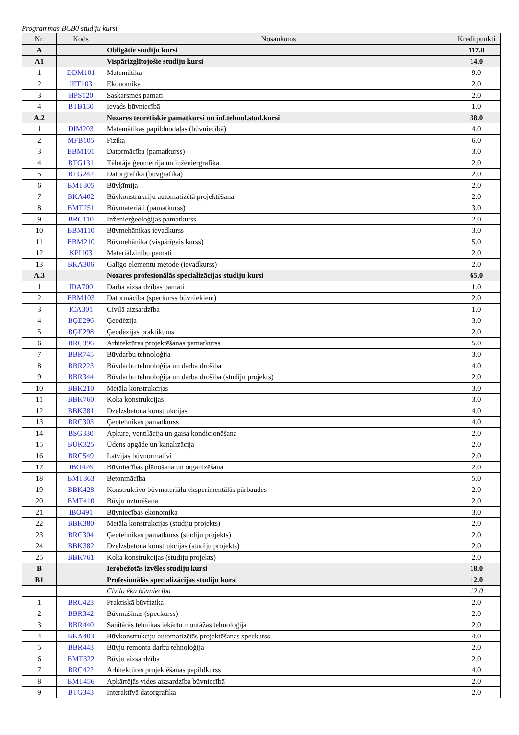Programmas BCB0 studiju kursi
| Nr. | Kods | Nosaukums | Kredītpunkti |
| --- | --- | --- | --- |
| A | | Obligātie studiju kursi | 117.0 |
| A1 | | Vispārizglītojošie studiju kursi | 14.0 |
| 1 | DDM101 | Matemātika | 9.0 |
| 2 | IET103 | Ekonomika | 2.0 |
| 3 | HPS120 | Saskarsmes pamati | 2.0 |
| 4 | BTB150 | Ievads būvniecībā | 1.0 |
| A.2 | | Nozares teorētiskie pamatkursi un inf.tehnol.stud.kursi | 38.0 |
| 1 | DIM203 | Matemātikas papildnodaļas (būvniecībā) | 4.0 |
| 2 | MFB105 | Fizika | 6.0 |
| 3 | BBM101 | Datormācība (pamatkurss) | 3.0 |
| 4 | BTG131 | Tēlotāja ģeometrija un inženiergrafika | 2.0 |
| 5 | BTG242 | Datorgrafika (būvgrafika) | 2.0 |
| 6 | BMT305 | Būvķīmija | 2.0 |
| 7 | BKA402 | Būvkonstrukciju automatizētā projektēšana | 2.0 |
| 8 | BMT251 | Būvmateriāli (pamatkurss) | 3.0 |
| 9 | BRC110 | Inženierģeoloģijas pamatkurss | 2.0 |
| 10 | BBM110 | Būvmehānikas ievadkurss | 3.0 |
| 11 | BBM210 | Būvmehānika (vispārīgais kurss) | 5.0 |
| 12 | ĶPI103 | Materiālzinību pamati | 2.0 |
| 13 | BKA306 | Galīgo elementu metode (ievadkurss) | 2.0 |
| A.3 | | Nozares profesionālās specializācijas studiju kursi | 65.0 |
| 1 | IDA700 | Darba aizsardzības pamati | 1.0 |
| 2 | BBM103 | Datormācība (speckurss būvniekiem) | 2.0 |
| 3 | ICA301 | Civilā aizsardzība | 1.0 |
| 4 | BĢE296 | Ģeodēzija | 3.0 |
| 5 | BĢE298 | Ģeodēzijas praktikums | 2.0 |
| 6 | BRC396 | Arhitektūras projektēšanas pamatkurss | 5.0 |
| 7 | BBR745 | Būvdarbu tehnoloģija | 3.0 |
| 8 | BBR223 | Būvdarbu tehnoloģija un darba drošība | 4.0 |
| 9 | BBR344 | Būvdarbu tehnoloģija un darba drošība (studiju projekts) | 2.0 |
| 10 | BBK210 | Metāla konstrukcijas | 3.0 |
| 11 | BBK760 | Koka konstrukcijas | 3.0 |
| 12 | BBK381 | Dzelzsbetona konstrukcijas | 4.0 |
| 13 | BRC303 | Ģeotehnikas pamatkurss | 4.0 |
| 14 | BSG330 | Apkure, ventilācija un gaisa kondicionēšana | 2.0 |
| 15 | BŪK325 | Ūdens apgāde un kanalizācija | 2.0 |
| 16 | BRC549 | Latvijas būvnormatīvi | 2.0 |
| 17 | IBO426 | Būvniecības plānošana un organizēšana | 2.0 |
| 18 | BMT363 | Betonmācība | 5.0 |
| 19 | BBK428 | Konstruktīvo būvmateriālu eksperimentālās pārbaudes | 2.0 |
| 20 | BMT410 | Būvju uzturēšana | 2.0 |
| 21 | IBO491 | Būvniecības ekonomika | 3.0 |
| 22 | BBK380 | Metāla konstrukcijas (studiju projekts) | 2.0 |
| 23 | BRC304 | Ģeotehnikas pamatkurss (studiju projekts) | 2.0 |
| 24 | BBK382 | Dzelzsbetona konstrukcijas (studiju projekts) | 2.0 |
| 25 | BBK761 | Koka konstrukcijas (studiju projekts) | 2.0 |
| B | | Ierobežotās izvēles studiju kursi | 18.0 |
| B1 | | Profesionālās specializācijas studiju kursi | 12.0 |
| | | Civilo ēku būvniecība | 12.0 |
| 1 | BRC423 | Praktiskā būvfizika | 2.0 |
| 2 | BBR342 | Būvmašīnas (speckurss) | 2.0 |
| 3 | BBR440 | Sanitārās tehnikas iekārtu montāžas tehnoloģija | 2.0 |
| 4 | BKA403 | Būvkonstrukciju automatizētās projektēšanas speckurss | 4.0 |
| 5 | BBR443 | Būvju remonta darbu tehnoloģija | 2.0 |
| 6 | BMT322 | Būvju aizsardzība | 2.0 |
| 7 | BRC422 | Arhitektūras projektēšanas papildkurss | 4.0 |
| 8 | BMT456 | Apkārtējās vides aizsardzība būvniecībā | 2.0 |
| 9 | BTG343 | Interaktīvā datorgrafika | 2.0 |